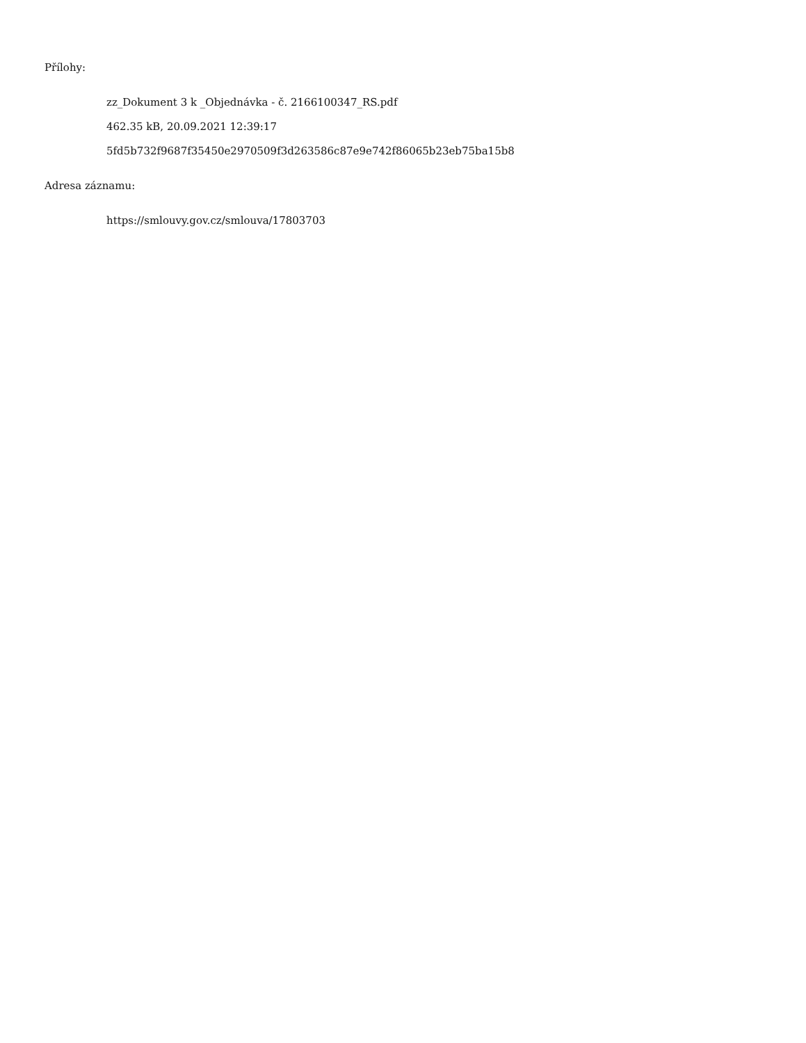Přílohy:
zz_Dokument 3 k _Objednávka - č. 2166100347_RS.pdf
462.35 kB, 20.09.2021 12:39:17
5fd5b732f9687f35450e2970509f3d263586c87e9e742f86065b23eb75ba15b8
Adresa záznamu:
https://smlouvy.gov.cz/smlouva/17803703